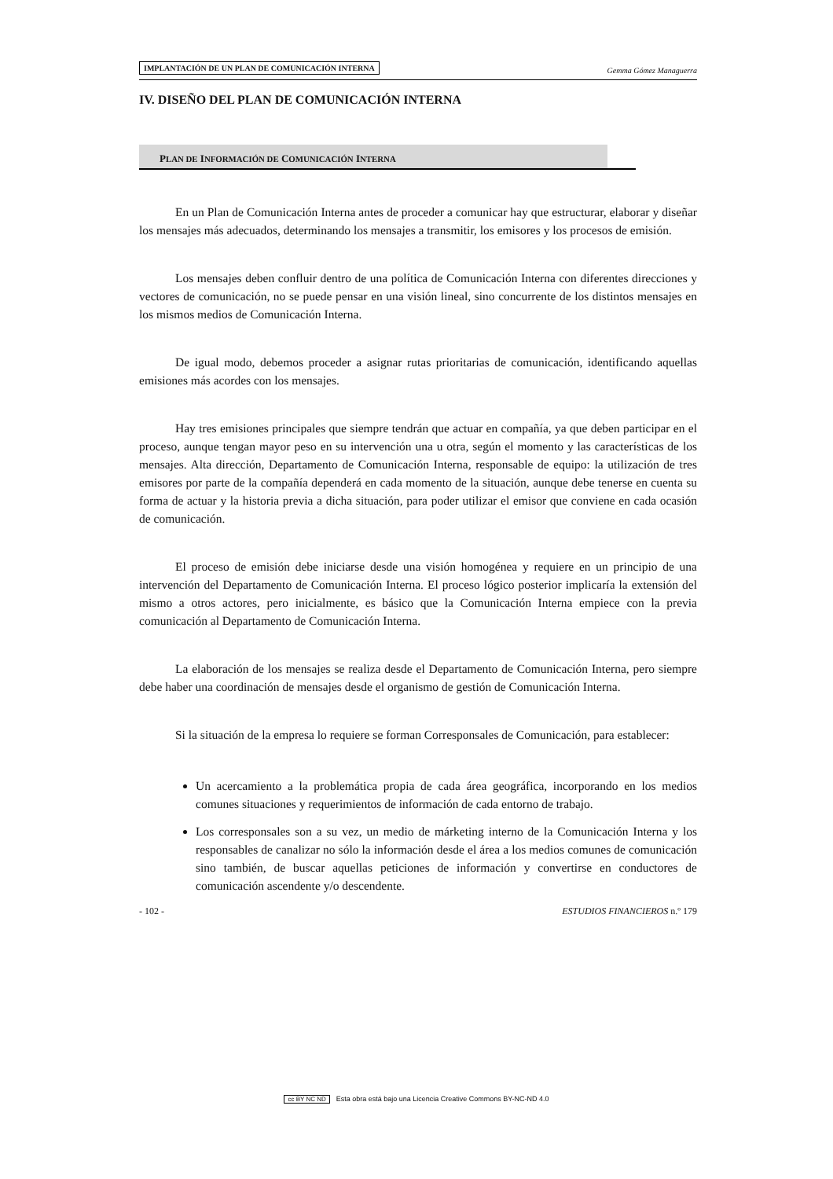IMPLANTACIÓN DE UN PLAN DE COMUNICACIÓN INTERNA Gemma Gómez Managuerra
IV. DISEÑO DEL PLAN DE COMUNICACIÓN INTERNA
PLAN DE INFORMACIÓN DE COMUNICACIÓN INTERNA
En un Plan de Comunicación Interna antes de proceder a comunicar hay que estructurar, elaborar y diseñar los mensajes más adecuados, determinando los mensajes a transmitir, los emisores y los procesos de emisión.
Los mensajes deben confluir dentro de una política de Comunicación Interna con diferentes direcciones y vectores de comunicación, no se puede pensar en una visión lineal, sino concurrente de los distintos mensajes en los mismos medios de Comunicación Interna.
De igual modo, debemos proceder a asignar rutas prioritarias de comunicación, identificando aquellas emisiones más acordes con los mensajes.
Hay tres emisiones principales que siempre tendrán que actuar en compañía, ya que deben participar en el proceso, aunque tengan mayor peso en su intervención una u otra, según el momento y las características de los mensajes. Alta dirección, Departamento de Comunicación Interna, responsable de equipo: la utilización de tres emisores por parte de la compañía dependerá en cada momento de la situación, aunque debe tenerse en cuenta su forma de actuar y la historia previa a dicha situación, para poder utilizar el emisor que conviene en cada ocasión de comunicación.
El proceso de emisión debe iniciarse desde una visión homogénea y requiere en un principio de una intervención del Departamento de Comunicación Interna. El proceso lógico posterior implicaría la extensión del mismo a otros actores, pero inicialmente, es básico que la Comunicación Interna empiece con la previa comunicación al Departamento de Comunicación Interna.
La elaboración de los mensajes se realiza desde el Departamento de Comunicación Interna, pero siempre debe haber una coordinación de mensajes desde el organismo de gestión de Comunicación Interna.
Si la situación de la empresa lo requiere se forman Corresponsales de Comunicación, para establecer:
Un acercamiento a la problemática propia de cada área geográfica, incorporando en los medios comunes situaciones y requerimientos de información de cada entorno de trabajo.
Los corresponsales son a su vez, un medio de márketing interno de la Comunicación Interna y los responsables de canalizar no sólo la información desde el área a los medios comunes de comunicación sino también, de buscar aquellas peticiones de información y convertirse en conductores de comunicación ascendente y/o descendente.
- 102 - ESTUDIOS FINANCIEROS n.º 179
cc BY NC ND Esta obra está bajo una Licencia Creative Commons BY-NC-ND 4.0